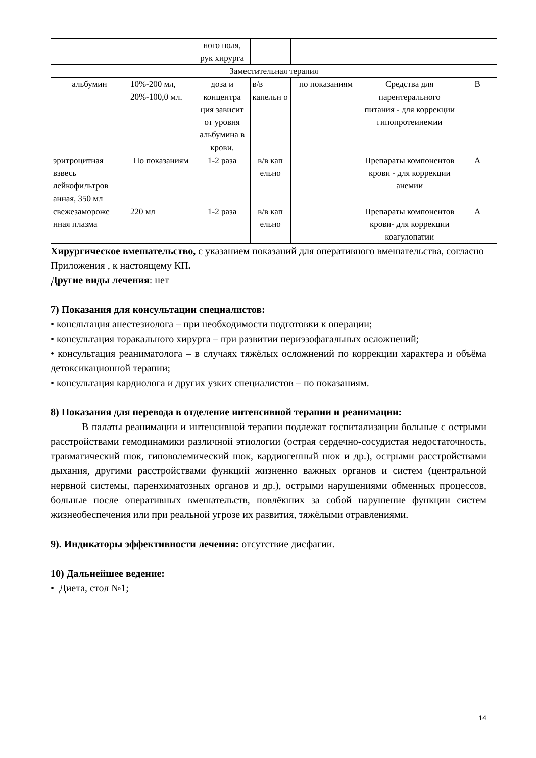| | | ного поля, рук хирурга | | | | |
| Заместительная терапия | | | | | | |
| альбумин | 10%-200 мл, 20%-100,0 мл. | доза и концентра ция зависит от уровня альбумина в крови. | в/в капельн о | по показаниям | Средства для парентерального питания - для коррекции гипопротеинемии | В |
| эритроцитная взвесь лейкофильтров анная, 350 мл | По показаниям | 1-2 раза | в/в кап ельно | | Препараты компонентов крови - для коррекции анемии | А |
| свежезаморoже нная плазма | 220 мл | 1-2 раза | в/в кап ельно | | Препараты компонентов крови- для коррекции коагулопатии | А |
Хирургическое вмешательство, с указанием показаний для оперативного вмешательства, согласно Приложения , к настоящему КП.
Другие виды лечения: нет
7) Показания для консультации специалистов:
• консльтация анестезиолога – при необходимости подготовки к операции;
• консультация торакального хирурга – при развитии периэзофагальных осложнений;
• консультация реаниматолога – в случаях тяжёлых осложнений по коррекции характера и объёма детоксикационной терапии;
• консультация кардиолога и других узких специалистов – по показаниям.
8) Показания для перевода в отделение интенсивной терапии и реанимации:
В палаты реанимации и интенсивной терапии подлежат госпитализации больные с острыми расстройствами гемодинамики различной этиологии (острая сердечно-сосудистая недостаточность, травматический шок, гиповолемический шок, кардиогенный шок и др.), острыми расстройствами дыхания, другими расстройствами функций жизненно важных органов и систем (центральной нервной системы, паренхиматозных органов и др.), острыми нарушениями обменных процессов, больные после оперативных вмешательств, повлёкших за собой нарушение функции систем жизнеобеспечения или при реальной угрозе их развития, тяжёлыми отравлениями.
9). Индикаторы эффективности лечения: отсутствие дисфагии.
10) Дальнейшее ведение:
• Диета, стол №1;
14